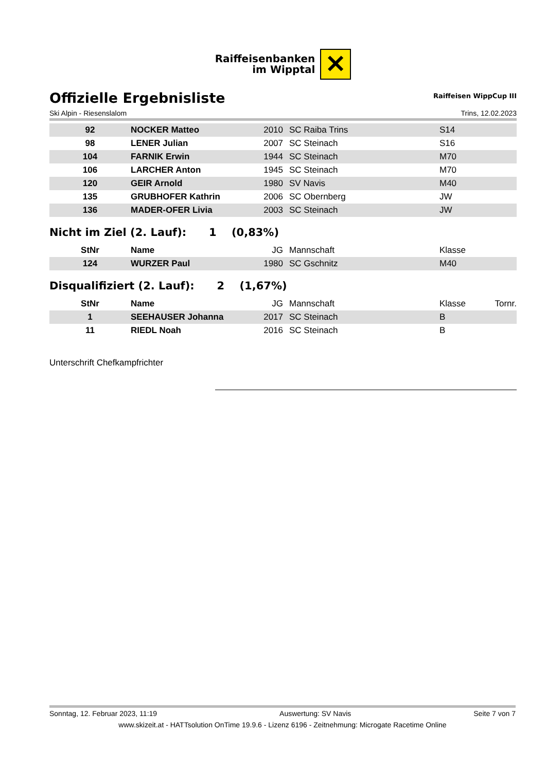Raiffeisenbanken
im Wipptal
✕
Offizielle Ergebnisliste
Raiffeisen WippCup III
Ski Alpin - Riesenslalom Trins, 12.02.2023
| 92 | NOCKER Matteo | 2010 | SC Raiba Trins | S14 |
| 98 | LENER Julian | 2007 | SC Steinach | S16 |
| 104 | FARNIK Erwin | 1944 | SC Steinach | M70 |
| 106 | LARCHER Anton | 1945 | SC Steinach | M70 |
| 120 | GEIR Arnold | 1980 | SV Navis | M40 |
| 135 | GRUBHOFER Kathrin | 2006 | SC Obernberg | JW |
| 136 | MADER-OFER Livia | 2003 | SC Steinach | JW |
Nicht im Ziel (2. Lauf): 1 (0,83%)
| StNr | Name | JG | Mannschaft | Klasse |
| --- | --- | --- | --- | --- |
| 124 | WURZER Paul | 1980 | SC Gschnitz | M40 |
Disqualifiziert (2. Lauf): 2 (1,67%)
| StNr | Name | JG | Mannschaft | Klasse | Tornr. |
| --- | --- | --- | --- | --- | --- |
| 1 | SEEHAUSER Johanna | 2017 | SC Steinach | B | |
| 11 | RIEDL Noah | 2016 | SC Steinach | B | |
Unterschrift Chefkampfrichter
Sonntag, 12. Februar 2023, 11:19 Auswertung: SV Navis Seite 7 von 7
www.skizeit.at - HATTsolution OnTime 19.9.6 - Lizenz 6196 - Zeitnehmung: Microgate Racetime Online